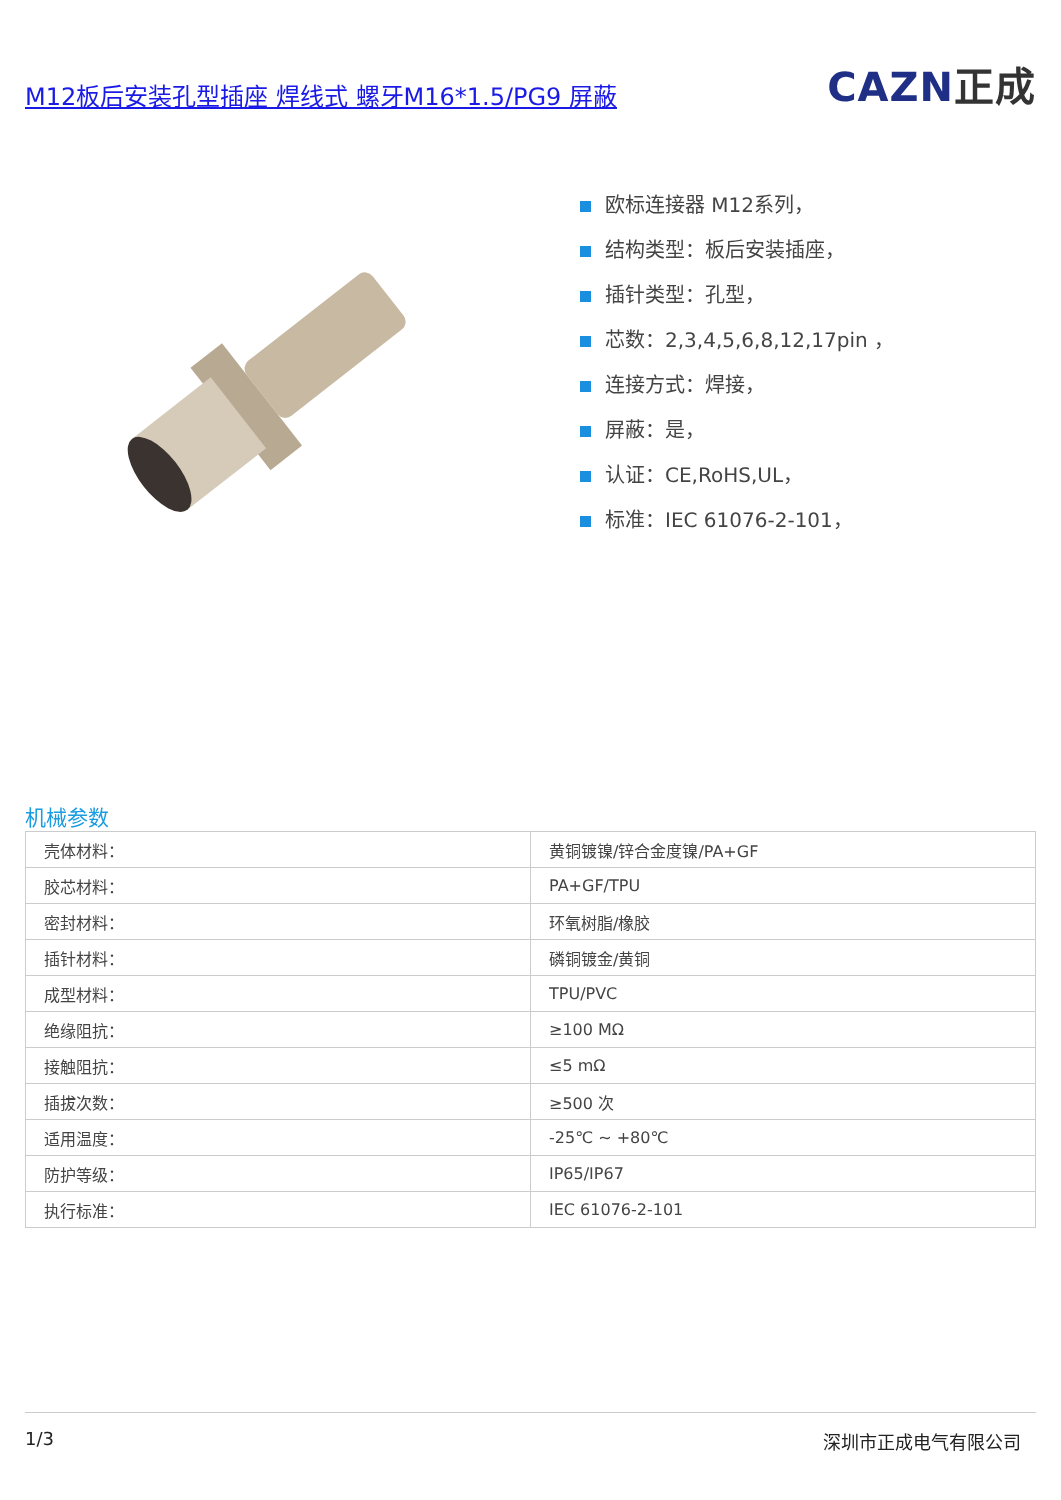M12板后安装孔型插座 焊线式 螺牙M16*1.5/PG9 屏蔽
CAZN正成
欧标连接器 M12系列，
结构类型：板后安装插座，
插针类型：孔型，
芯数：2,3,4,5,6,8,12,17pin ，
连接方式：焊接，
屏蔽：是，
认证：CE,RoHS,UL，
标准：IEC 61076-2-101，
机械参数
| 壳体材料： | 黄铜镀镍/锌合金度镍/PA+GF |
| 胶芯材料： | PA+GF/TPU |
| 密封材料： | 环氧树脂/橡胶 |
| 插针材料： | 磷铜镀金/黄铜 |
| 成型材料： | TPU/PVC |
| 绝缘阻抗： | ≥100 MΩ |
| 接触阻抗： | ≤5 mΩ |
| 插拔次数： | ≥500 次 |
| 适用温度： | -25℃ ~ +80℃ |
| 防护等级： | IP65/IP67 |
| 执行标准： | IEC 61076-2-101 |
1/3 深圳市正成电气有限公司